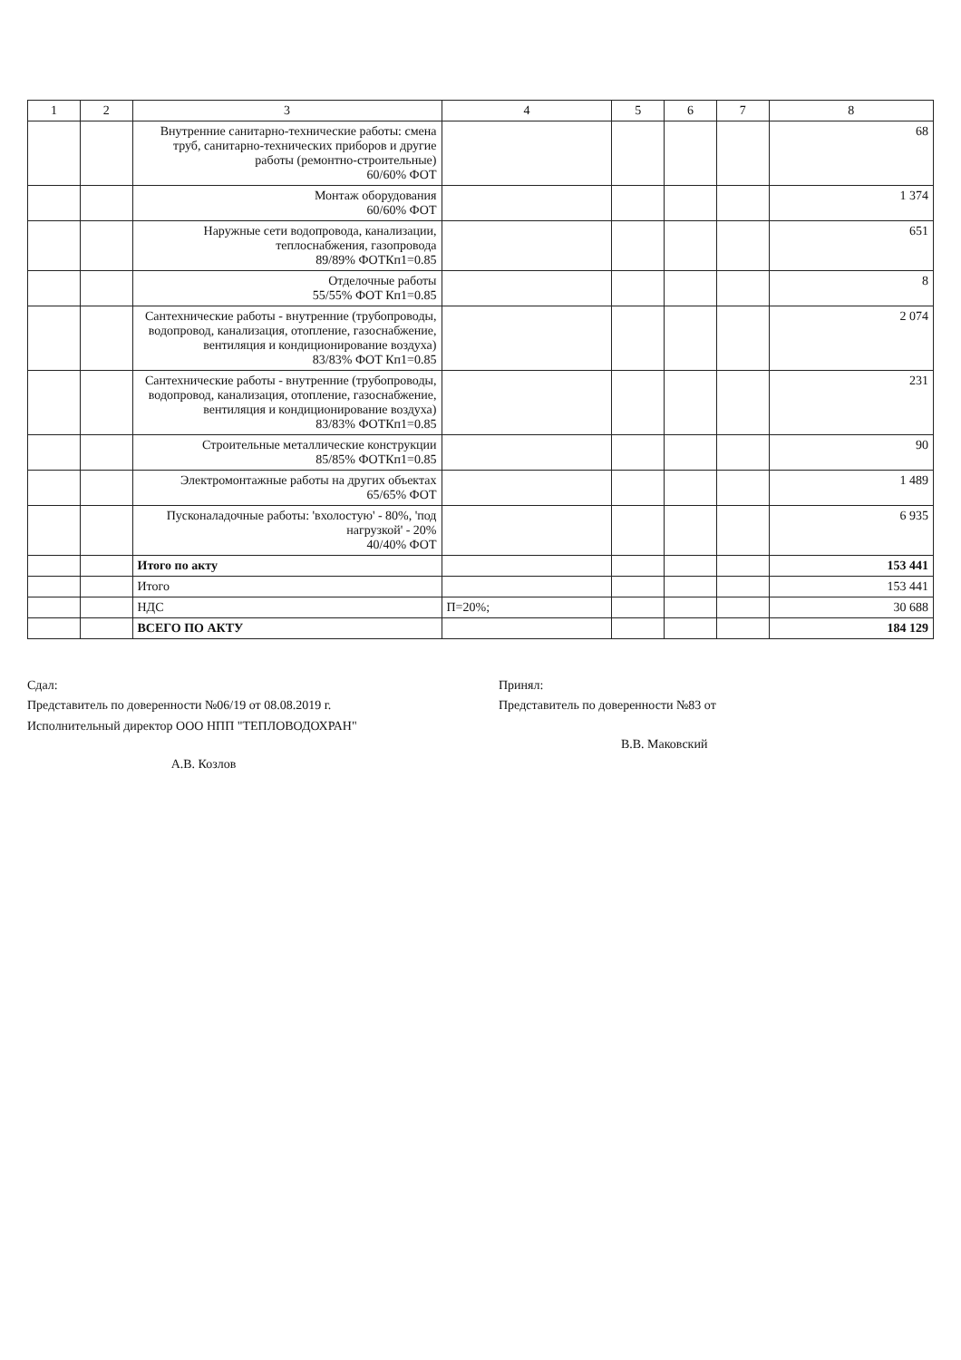| 1 | 2 | 3 | 4 | 5 | 6 | 7 | 8 |
| --- | --- | --- | --- | --- | --- | --- | --- |
| | | Внутренние санитарно-технические работы: смена труб, санитарно-технических приборов и другие работы (ремонтно-строительные) 60/60% ФОТ | | | | | 68 |
| | | Монтаж оборудования 60/60% ФОТ | | | | | 1 374 |
| | | Наружные сети водопровода, канализации, теплоснабжения, газопровода 89/89% ФОТКп1=0.85 | | | | | 651 |
| | | Отделочные работы 55/55% ФОТ Кп1=0.85 | | | | | 8 |
| | | Сантехнические работы - внутренние (трубопроводы, водопровод, канализация, отопление, газоснабжение, вентиляция и кондиционирование воздуха) 83/83% ФОТ Кп1=0.85 | | | | | 2 074 |
| | | Сантехнические работы - внутренние (трубопроводы, водопровод, канализация, отопление, газоснабжение, вентиляция и кондиционирование воздуха) 83/83% ФОТКп1=0.85 | | | | | 231 |
| | | Строительные металлические конструкции 85/85% ФОТКп1=0.85 | | | | | 90 |
| | | Электромонтажные работы на других объектах 65/65% ФОТ | | | | | 1 489 |
| | | Пусконаладочные работы: 'вхолостую' - 80%, 'под нагрузкой' - 20% 40/40% ФОТ | | | | | 6 935 |
| | | Итого по акту | | | | | 153 441 |
| | | Итого | | | | | 153 441 |
| | | НДС | П=20%; | | | | 30 688 |
| | | ВСЕГО ПО АКТУ | | | | | 184 129 |
Сдал:
Представитель по доверенности №06/19 от 08.08.2019 г.
Исполнительный директор ООО НПП "ТЕПЛОВОДОХРАН"
А.В. Козлов
Принял:
Представитель по доверенности №83 от
В.В. Маковский